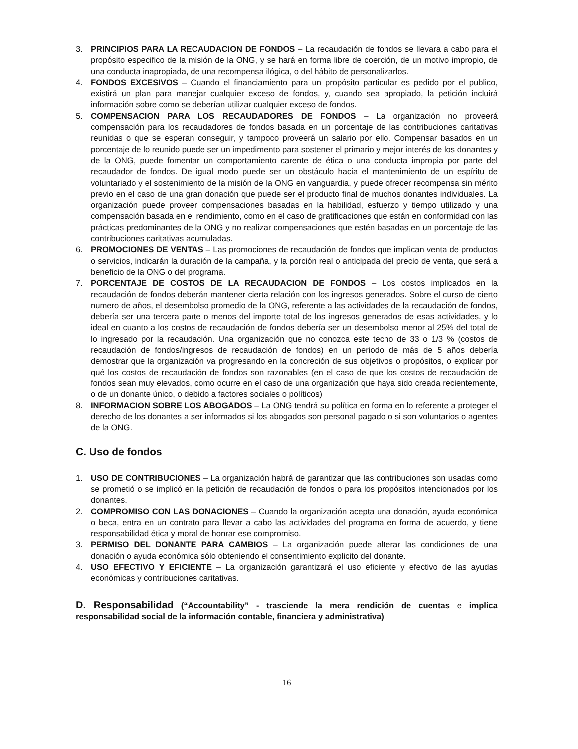3. PRINCIPIOS PARA LA RECAUDACION DE FONDOS – La recaudación de fondos se llevara a cabo para el propósito especifico de la misión de la ONG, y se hará en forma libre de coerción, de un motivo impropio, de una conducta inapropiada, de una recompensa ilógica, o del hábito de personalizarlos.
4. FONDOS EXCESIVOS – Cuando el financiamiento para un propósito particular es pedido por el publico, existirá un plan para manejar cualquier exceso de fondos, y, cuando sea apropiado, la petición incluirá información sobre como se deberían utilizar cualquier exceso de fondos.
5. COMPENSACION PARA LOS RECAUDADORES DE FONDOS – La organización no proveerá compensación para los recaudadores de fondos basada en un porcentaje de las contribuciones caritativas reunidas o que se esperan conseguir, y tampoco proveerá un salario por ello. Compensar basados en un porcentaje de lo reunido puede ser un impedimento para sostener el primario y mejor interés de los donantes y de la ONG, puede fomentar un comportamiento carente de ética o una conducta impropia por parte del recaudador de fondos. De igual modo puede ser un obstáculo hacia el mantenimiento de un espíritu de voluntariado y el sostenimiento de la misión de la ONG en vanguardia, y puede ofrecer recompensa sin mérito previo en el caso de una gran donación que puede ser el producto final de muchos donantes individuales. La organización puede proveer compensaciones basadas en la habilidad, esfuerzo y tiempo utilizado y una compensación basada en el rendimiento, como en el caso de gratificaciones que están en conformidad con las prácticas predominantes de la ONG y no realizar compensaciones que estén basadas en un porcentaje de las contribuciones caritativas acumuladas.
6. PROMOCIONES DE VENTAS – Las promociones de recaudación de fondos que implican venta de productos o servicios, indicarán la duración de la campaña, y la porción real o anticipada del precio de venta, que será a beneficio de la ONG o del programa.
7. PORCENTAJE DE COSTOS DE LA RECAUDACION DE FONDOS – Los costos implicados en la recaudación de fondos deberán mantener cierta relación con los ingresos generados. Sobre el curso de cierto numero de años, el desembolso promedio de la ONG, referente a las actividades de la recaudación de fondos, debería ser una tercera parte o menos del importe total de los ingresos generados de esas actividades, y lo ideal en cuanto a los costos de recaudación de fondos debería ser un desembolso menor al 25% del total de lo ingresado por la recaudación. Una organización que no conozca este techo de 33 o 1/3 % (costos de recaudación de fondos/ingresos de recaudación de fondos) en un periodo de más de 5 años debería demostrar que la organización va progresando en la concreción de sus objetivos o propósitos, o explicar por qué los costos de recaudación de fondos son razonables (en el caso de que los costos de recaudación de fondos sean muy elevados, como ocurre en el caso de una organización que haya sido creada recientemente, o de un donante único, o debido a factores sociales o políticos)
8. INFORMACION SOBRE LOS ABOGADOS – La ONG tendrá su política en forma en lo referente a proteger el derecho de los donantes a ser informados si los abogados son personal pagado o si son voluntarios o agentes de la ONG.
C. Uso de fondos
1. USO DE CONTRIBUCIONES – La organización habrá de garantizar que las contribuciones son usadas como se prometió o se implicó en la petición de recaudación de fondos o para los propósitos intencionados por los donantes.
2. COMPROMISO CON LAS DONACIONES – Cuando la organización acepta una donación, ayuda económica o beca, entra en un contrato para llevar a cabo las actividades del programa en forma de acuerdo, y tiene responsabilidad ética y moral de honrar ese compromiso.
3. PERMISO DEL DONANTE PARA CAMBIOS – La organización puede alterar las condiciones de una donación o ayuda económica sólo obteniendo el consentimiento explicito del donante.
4. USO EFECTIVO Y EFICIENTE – La organización garantizará el uso eficiente y efectivo de las ayudas económicas y contribuciones caritativas.
D. Responsabilidad (“Accountability” - trasciende la mera rendición de cuentas e implica responsabilidad social de la información contable, financiera y administrativa)
16